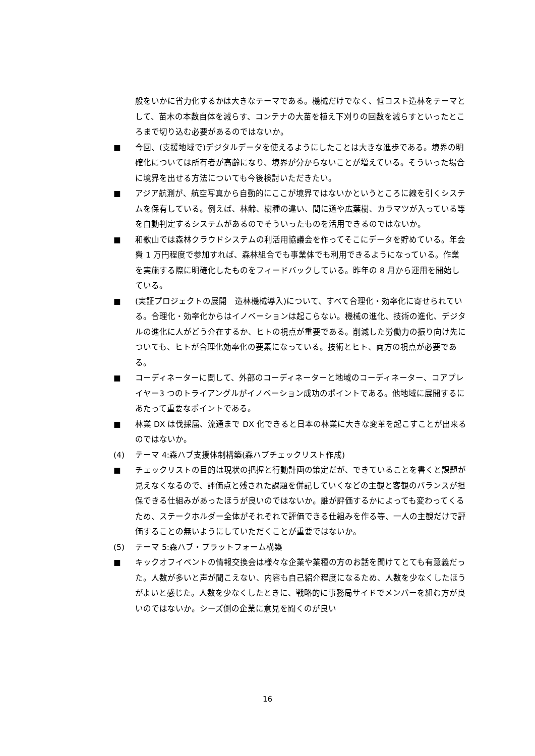般をいかに省力化するかは大きなテーマである。機械だけでなく、低コスト造林をテーマとして、苗木の本数自体を減らす、コンテナの大苗を植え下刈りの回数を減らすといったところまで切り込む必要があるのではないか。
■ 今回、(支援地域で)デジタルデータを使えるようにしたことは大きな進歩である。境界の明確化については所有者が高齢になり、境界が分からないことが増えている。そういった場合に境界を出せる方法についても今後検討いただきたい。
■ アジア航測が、航空写真から自動的にここが境界ではないかというところに線を引くシステムを保有している。例えば、林齢、樹種の違い、間に道や広葉樹、カラマツが入っている等を自動判定するシステムがあるのでそういったものを活用できるのではないか。
■ 和歌山では森林クラウドシステムの利活用協議会を作ってそこにデータを貯めている。年会費 1 万円程度で参加すれば、森林組合でも事業体でも利用できるようになっている。作業を実施する際に明確化したものをフィードバックしている。昨年の 8 月から運用を開始している。
■ (実証プロジェクトの展開　造林機械導入)について、すべて合理化・効率化に寄せられている。合理化・効率化からはイノベーションは起こらない。機械の進化、技術の進化、デジタルの進化に人がどう介在するか、ヒトの視点が重要である。削減した労働力の振り向け先についても、ヒトが合理化効率化の要素になっている。技術とヒト、両方の視点が必要である。
■ コーディネーターに関して、外部のコーディネーターと地域のコーディネーター、コアプレイヤー3 つのトライアングルがイノベーション成功のポイントである。他地域に展開するにあたって重要なポイントである。
■ 林業 DX は伐採届、流通まで DX 化できると日本の林業に大きな変革を起こすことが出来るのではないか。
(4) テーマ 4:森ハブ支援体制構築(森ハブチェックリスト作成)
■ チェックリストの目的は現状の把握と行動計画の策定だが、できていることを書くと課題が見えなくなるので、評価点と残された課題を併記していくなどの主観と客観のバランスが担保できる仕組みがあったほうが良いのではないか。誰が評価するかによっても変わってくるため、ステークホルダー全体がそれぞれで評価できる仕組みを作る等、一人の主観だけで評価することの無いようにしていただくことが重要ではないか。
(5) テーマ 5:森ハブ・プラットフォーム構築
■ キックオフイベントの情報交換会は様々な企業や業種の方のお話を聞けてとても有意義だった。人数が多いと声が聞こえない、内容も自己紹介程度になるため、人数を少なくしたほうがよいと感じた。人数を少なくしたときに、戦略的に事務局サイドでメンバーを組む方が良いのではないか。シーズ側の企業に意見を聞くのが良い
16